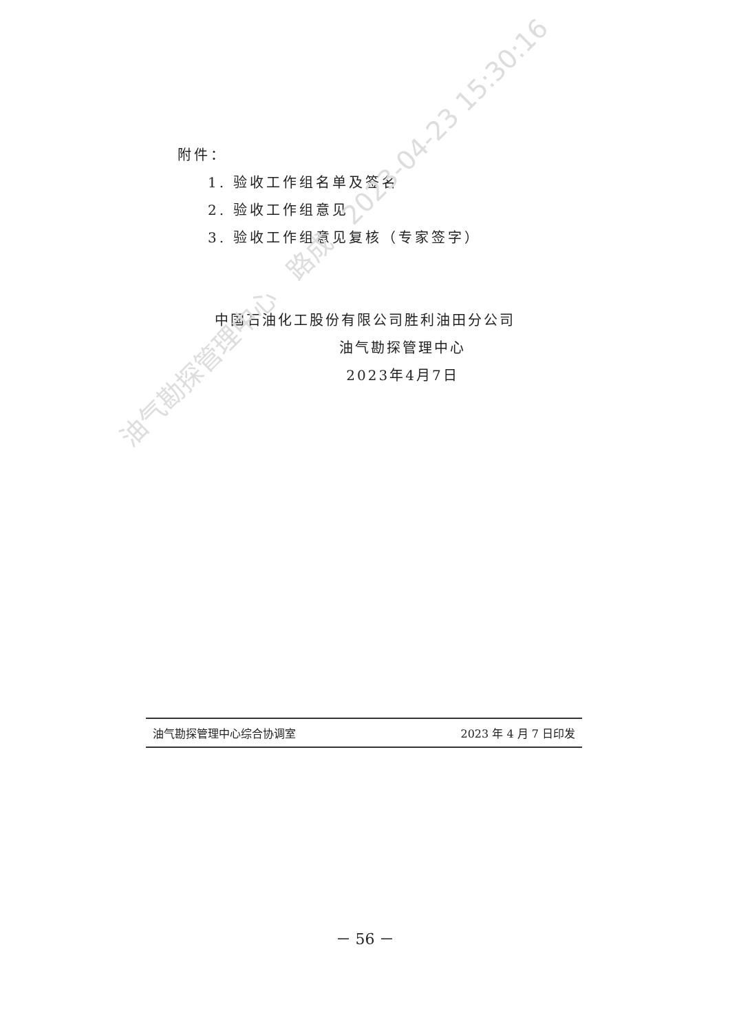附件：
1. 验收工作组名单及签名
2. 验收工作组意见
3. 验收工作组意见复核（专家签字）
中国石油化工股份有限公司胜利油田分公司
油气勘探管理中心
2023年4月7日
油气勘探管理中心　路成　2023-04-23 15:30:16
油气勘探管理中心综合协调室 2023 年 4 月 7 日印发
－ 56 －